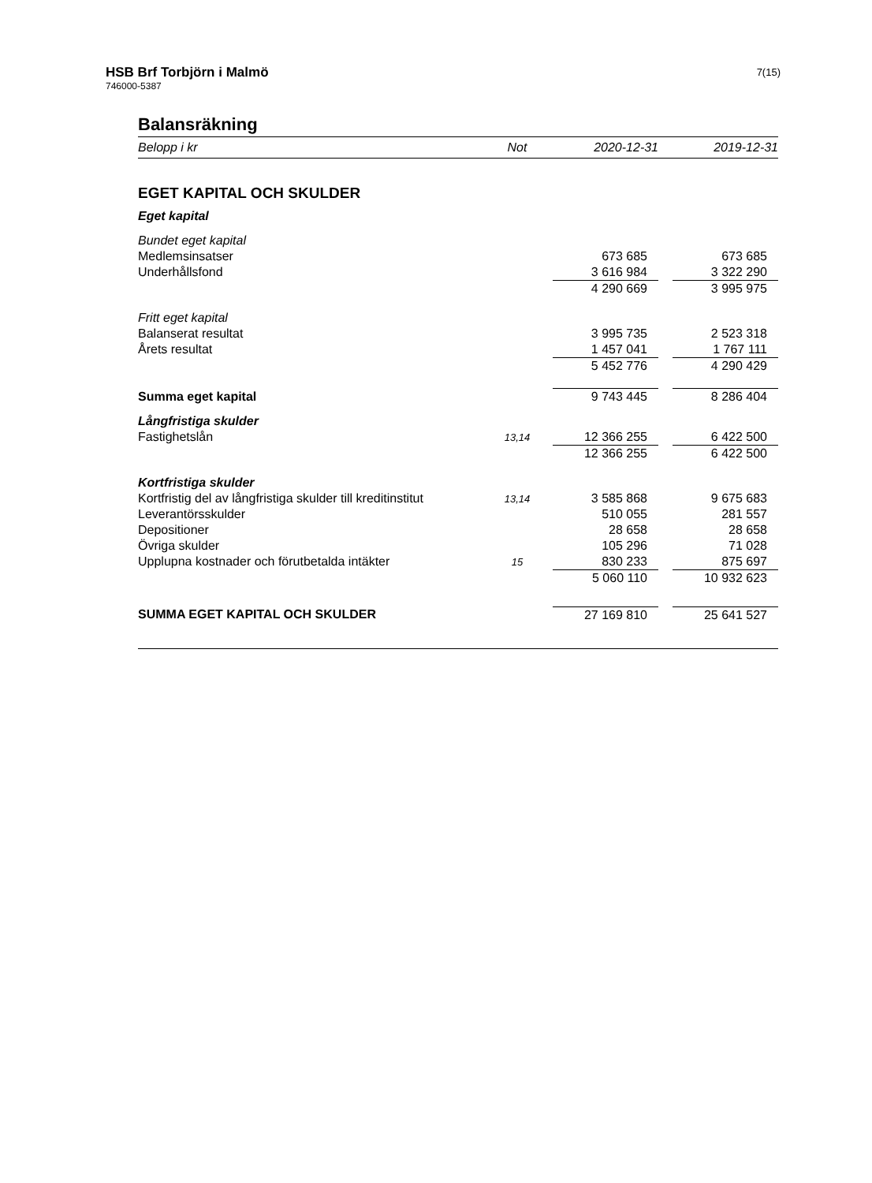HSB Brf Torbjörn i Malmö
746000-5387
7(15)
Balansräkning
| Belopp i kr | Not | 2020-12-31 | | 2019-12-31 |
| --- | --- | --- | --- | --- |
| EGET KAPITAL OCH SKULDER | | | | |
| Eget kapital | | | | |
| Bundet eget kapital | | | | |
| Medlemsinsatser | | 673 685 | | 673 685 |
| Underhållsfond | | 3 616 984 | | 3 322 290 |
| | | 4 290 669 | | 3 995 975 |
| Fritt eget kapital | | | | |
| Balanserat resultat | | 3 995 735 | | 2 523 318 |
| Årets resultat | | 1 457 041 | | 1 767 111 |
| | | 5 452 776 | | 4 290 429 |
| Summa eget kapital | | 9 743 445 | | 8 286 404 |
| Långfristiga skulder | | | | |
| Fastighetslån | 13,14 | 12 366 255 | | 6 422 500 |
| | | 12 366 255 | | 6 422 500 |
| Kortfristiga skulder | | | | |
| Kortfristig del av långfristiga skulder till kreditinstitut | 13,14 | 3 585 868 | | 9 675 683 |
| Leverantörsskulder | | 510 055 | | 281 557 |
| Depositioner | | 28 658 | | 28 658 |
| Övriga skulder | | 105 296 | | 71 028 |
| Upplupna kostnader och förutbetalda intäkter | 15 | 830 233 | | 875 697 |
| | | 5 060 110 | | 10 932 623 |
| SUMMA EGET KAPITAL OCH SKULDER | | 27 169 810 | | 25 641 527 |